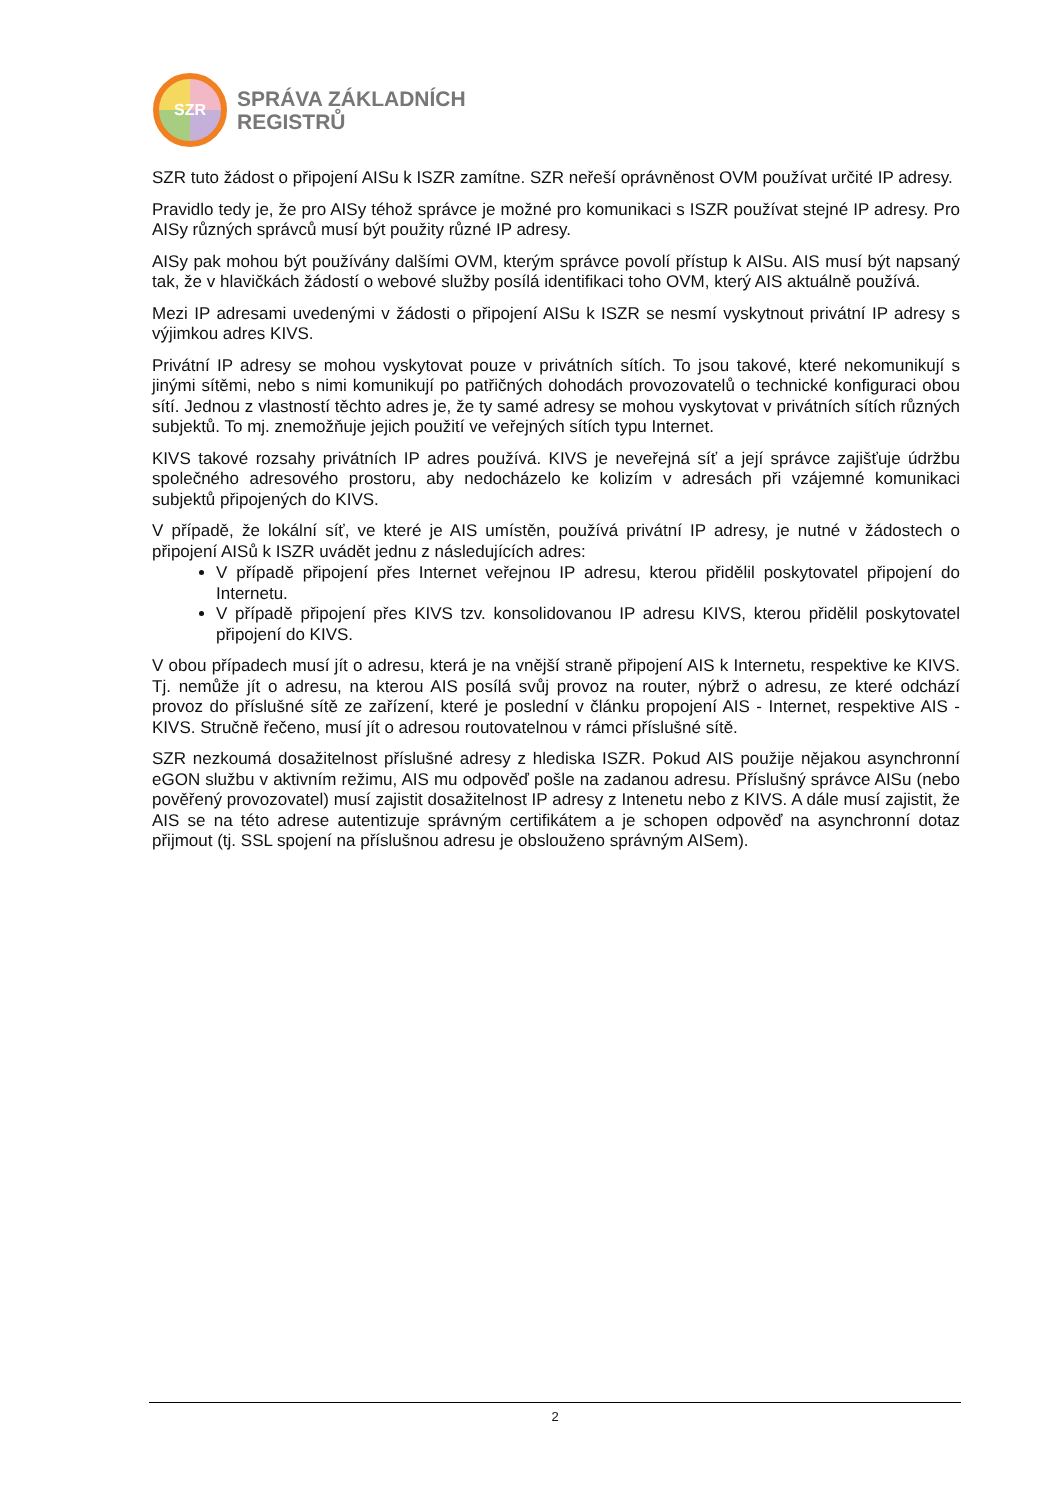SZR
SPRÁVA ZÁKLADNÍCH
REGISTRŮ
SZR tuto žádost o připojení AISu k ISZR zamítne. SZR neřeší oprávněnost OVM používat určité IP adresy.
Pravidlo tedy je, že pro AISy téhož správce je možné pro komunikaci s ISZR používat stejné IP adresy. Pro AISy různých správců musí být použity různé IP adresy.
AISy pak mohou být používány dalšími OVM, kterým správce povolí přístup k AISu. AIS musí být napsaný tak, že v hlavičkách žádostí o webové služby posílá identifikaci toho OVM, který AIS aktuálně používá.
Mezi IP adresami uvedenými v žádosti o připojení AISu k ISZR se nesmí vyskytnout privátní IP adresy s výjimkou adres KIVS.
Privátní IP adresy se mohou vyskytovat pouze v privátních sítích. To jsou takové, které nekomunikují s jinými sítěmi, nebo s nimi komunikují po patřičných dohodách provozovatelů o technické konfiguraci obou sítí. Jednou z vlastností těchto adres je, že ty samé adresy se mohou vyskytovat v privátních sítích různých subjektů. To mj. znemožňuje jejich použití ve veřejných sítích typu Internet.
KIVS takové rozsahy privátních IP adres používá. KIVS je neveřejná síť a její správce zajišťuje údržbu společného adresového prostoru, aby nedocházelo ke kolizím v adresách při vzájemné komunikaci subjektů připojených do KIVS.
V případě, že lokální síť, ve které je AIS umístěn, používá privátní IP adresy, je nutné v žádostech o připojení AISů k ISZR uvádět jednu z následujících adres:
V případě připojení přes Internet veřejnou IP adresu, kterou přidělil poskytovatel připojení do Internetu.
V případě připojení přes KIVS tzv. konsolidovanou IP adresu KIVS, kterou přidělil poskytovatel připojení do KIVS.
V obou případech musí jít o adresu, která je na vnější straně připojení AIS k Internetu, respektive ke KIVS. Tj. nemůže jít o adresu, na kterou AIS posílá svůj provoz na router, nýbrž o adresu, ze které odchází provoz do příslušné sítě ze zařízení, které je poslední v článku propojení AIS - Internet, respektive AIS - KIVS. Stručně řečeno, musí jít o adresou routovatelnou v rámci příslušné sítě.
SZR nezkoumá dosažitelnost příslušné adresy z hlediska ISZR. Pokud AIS použije nějakou asynchronní eGON službu v aktivním režimu, AIS mu odpověď pošle na zadanou adresu. Příslušný správce AISu (nebo pověřený provozovatel) musí zajistit dosažitelnost IP adresy z Intenetu nebo z KIVS. A dále musí zajistit, že AIS se na této adrese autentizuje správným certifikátem a je schopen odpověď na asynchronní dotaz přijmout (tj. SSL spojení na příslušnou adresu je obslouženo správným AISem).
2